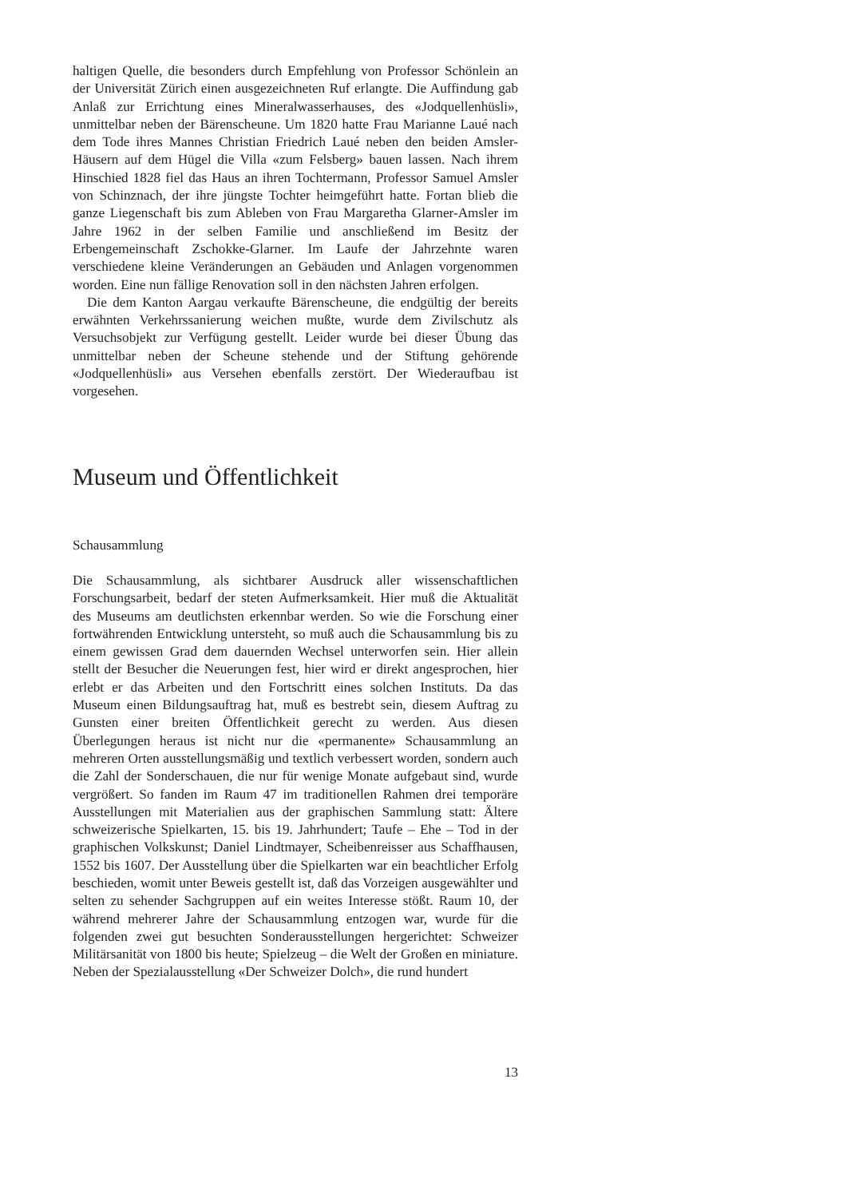haltigen Quelle, die besonders durch Empfehlung von Professor Schönlein an der Universität Zürich einen ausgezeichneten Ruf erlangte. Die Auffindung gab Anlaß zur Errichtung eines Mineralwasserhauses, des «Jodquellenhüsli», unmittelbar neben der Bärenscheune. Um 1820 hatte Frau Marianne Laué nach dem Tode ihres Mannes Christian Friedrich Laué neben den beiden Amsler-Häusern auf dem Hügel die Villa «zum Felsberg» bauen lassen. Nach ihrem Hinschied 1828 fiel das Haus an ihren Tochtermann, Professor Samuel Amsler von Schinznach, der ihre jüngste Tochter heimgeführt hatte. Fortan blieb die ganze Liegenschaft bis zum Ableben von Frau Margaretha Glarner-Amsler im Jahre 1962 in der selben Familie und anschließend im Besitz der Erbengemeinschaft Zschokke-Glarner. Im Laufe der Jahrzehnte waren verschiedene kleine Veränderungen an Gebäuden und Anlagen vorgenommen worden. Eine nun fällige Renovation soll in den nächsten Jahren erfolgen.
Die dem Kanton Aargau verkaufte Bärenscheune, die endgültig der bereits erwähnten Verkehrssanierung weichen mußte, wurde dem Zivilschutz als Versuchsobjekt zur Verfügung gestellt. Leider wurde bei dieser Übung das unmittelbar neben der Scheune stehende und der Stiftung gehörende «Jodquellenhüsli» aus Versehen ebenfalls zerstört. Der Wiederaufbau ist vorgesehen.
Museum und Öffentlichkeit
Schausammlung
Die Schausammlung, als sichtbarer Ausdruck aller wissenschaftlichen Forschungsarbeit, bedarf der steten Aufmerksamkeit. Hier muß die Aktualität des Museums am deutlichsten erkennbar werden. So wie die Forschung einer fortwährenden Entwicklung untersteht, so muß auch die Schausammlung bis zu einem gewissen Grad dem dauernden Wechsel unterworfen sein. Hier allein stellt der Besucher die Neuerungen fest, hier wird er direkt angesprochen, hier erlebt er das Arbeiten und den Fortschritt eines solchen Instituts. Da das Museum einen Bildungsauftrag hat, muß es bestrebt sein, diesem Auftrag zu Gunsten einer breiten Öffentlichkeit gerecht zu werden. Aus diesen Überlegungen heraus ist nicht nur die «permanente» Schausammlung an mehreren Orten ausstellungsmäßig und textlich verbessert worden, sondern auch die Zahl der Sonderschauen, die nur für wenige Monate aufgebaut sind, wurde vergrößert. So fanden im Raum 47 im traditionellen Rahmen drei temporäre Ausstellungen mit Materialien aus der graphischen Sammlung statt: Ältere schweizerische Spielkarten, 15. bis 19. Jahrhundert; Taufe – Ehe – Tod in der graphischen Volkskunst; Daniel Lindtmayer, Scheibenreisser aus Schaffhausen, 1552 bis 1607. Der Ausstellung über die Spielkarten war ein beachtlicher Erfolg beschieden, womit unter Beweis gestellt ist, daß das Vorzeigen ausgewählter und selten zu sehender Sachgruppen auf ein weites Interesse stößt. Raum 10, der während mehrerer Jahre der Schausammlung entzogen war, wurde für die folgenden zwei gut besuchten Sonderausstellungen hergerichtet: Schweizer Militärsanität von 1800 bis heute; Spielzeug – die Welt der Großen en miniature. Neben der Spezialausstellung «Der Schweizer Dolch», die rund hundert
13